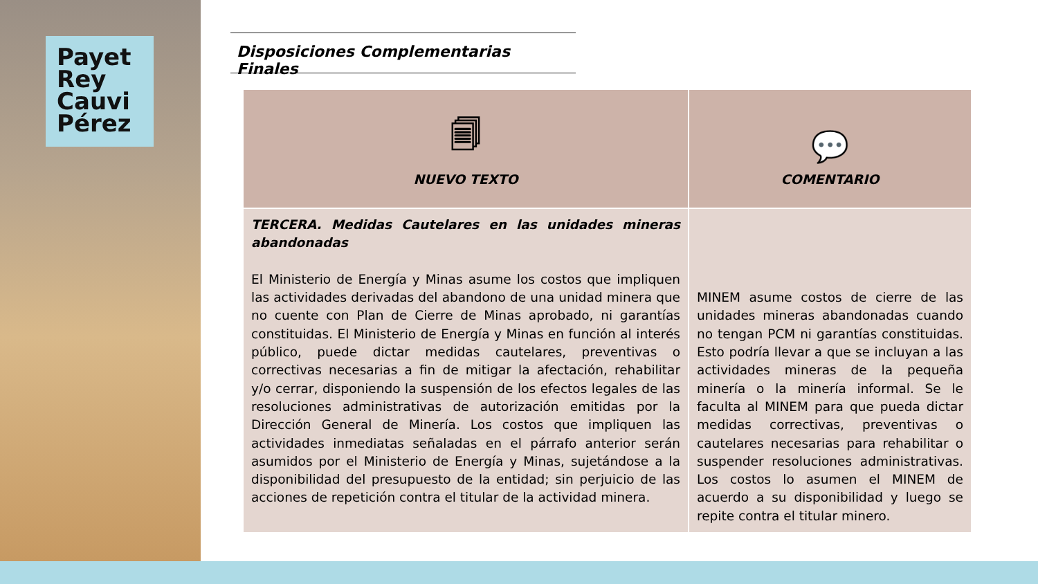Payet
Rey
Cauvi
Pérez
Disposiciones Complementarias Finales
| 🗐 NUEVO TEXTO | 💬 COMENTARIO |
| --- | --- |
| TERCERA. Medidas Cautelares en las unidades mineras abandonadas El Ministerio de Energía y Minas asume los costos que impliquen las actividades derivadas del abandono de una unidad minera que no cuente con Plan de Cierre de Minas aprobado, ni garantías constituidas. El Ministerio de Energía y Minas en función al interés público, puede dictar medidas cautelares, preventivas o correctivas necesarias a fin de mitigar la afectación, rehabilitar y/o cerrar, disponiendo la suspensión de los efectos legales de las resoluciones administrativas de autorización emitidas por la Dirección General de Minería. Los costos que impliquen las actividades inmediatas señaladas en el párrafo anterior serán asumidos por el Ministerio de Energía y Minas, sujetándose a la disponibilidad del presupuesto de la entidad; sin perjuicio de las acciones de repetición contra el titular de la actividad minera. | MINEM asume costos de cierre de las unidades mineras abandonadas cuando no tengan PCM ni garantías constituidas. Esto podría llevar a que se incluyan a las actividades mineras de la pequeña minería o la minería informal. Se le faculta al MINEM para que pueda dictar medidas correctivas, preventivas o cautelares necesarias para rehabilitar o suspender resoluciones administrativas. Los costos lo asumen el MINEM de acuerdo a su disponibilidad y luego se repite contra el titular minero. |